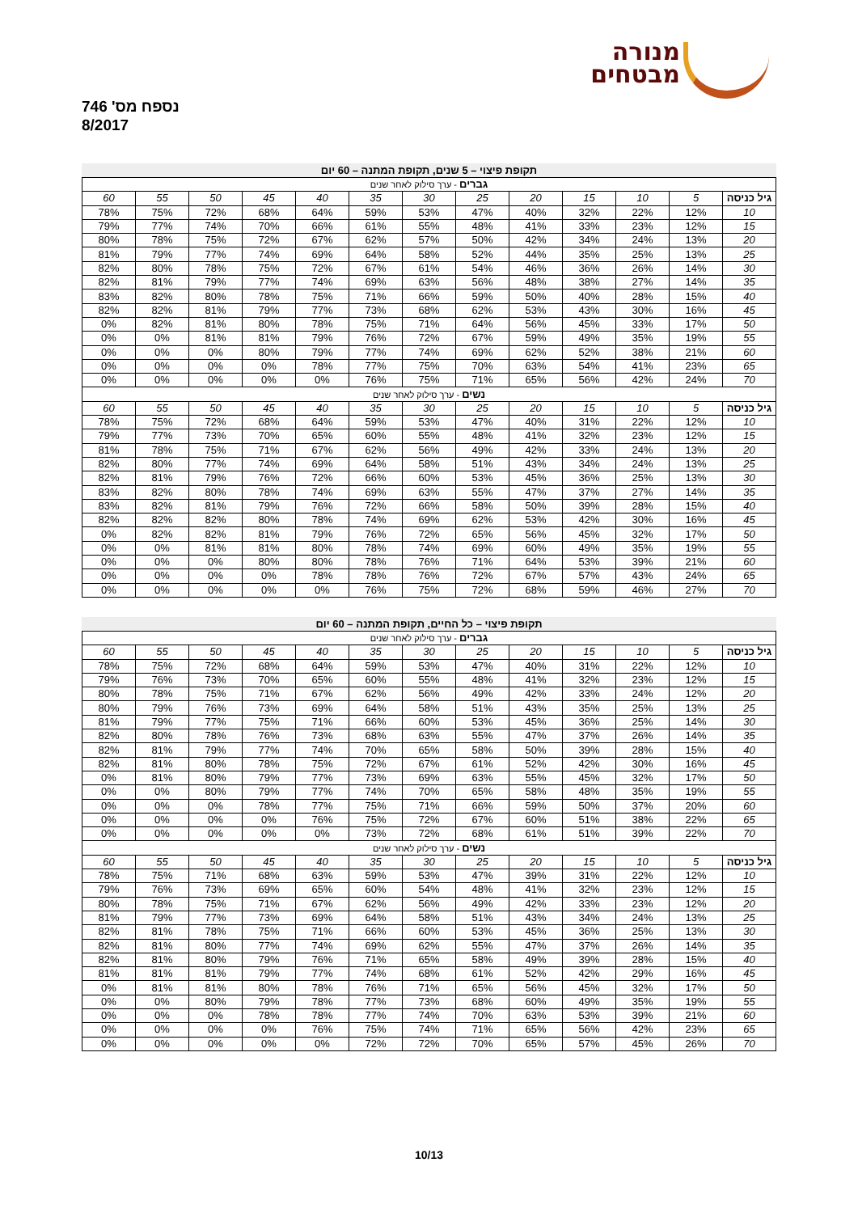מנורה
מבטחים
נספח מס' 746
8/2017
תקופת פיצוי – 5 שנים, תקופת המתנה – 60 יום
| גברים - ערך סילוק לאחר שנים | | | | | | | | | | | | |
| גיל כניסה | 5 | 10 | 15 | 20 | 25 | 30 | 35 | 40 | 45 | 50 | 55 | 60 |
| 10 | 12% | 22% | 32% | 40% | 47% | 53% | 59% | 64% | 68% | 72% | 75% | 78% |
| 15 | 12% | 23% | 33% | 41% | 48% | 55% | 61% | 66% | 70% | 74% | 77% | 79% |
| 20 | 13% | 24% | 34% | 42% | 50% | 57% | 62% | 67% | 72% | 75% | 78% | 80% |
| 25 | 13% | 25% | 35% | 44% | 52% | 58% | 64% | 69% | 74% | 77% | 79% | 81% |
| 30 | 14% | 26% | 36% | 46% | 54% | 61% | 67% | 72% | 75% | 78% | 80% | 82% |
| 35 | 14% | 27% | 38% | 48% | 56% | 63% | 69% | 74% | 77% | 79% | 81% | 82% |
| 40 | 15% | 28% | 40% | 50% | 59% | 66% | 71% | 75% | 78% | 80% | 82% | 83% |
| 45 | 16% | 30% | 43% | 53% | 62% | 68% | 73% | 77% | 79% | 81% | 82% | 82% |
| 50 | 17% | 33% | 45% | 56% | 64% | 71% | 75% | 78% | 80% | 81% | 82% | 0% |
| 55 | 19% | 35% | 49% | 59% | 67% | 72% | 76% | 79% | 81% | 81% | 0% | 0% |
| 60 | 21% | 38% | 52% | 62% | 69% | 74% | 77% | 79% | 80% | 0% | 0% | 0% |
| 65 | 23% | 41% | 54% | 63% | 70% | 75% | 77% | 78% | 0% | 0% | 0% | 0% |
| 70 | 24% | 42% | 56% | 65% | 71% | 75% | 76% | 0% | 0% | 0% | 0% | 0% |
| נשים - ערך סילוק לאחר שנים | | | | | | | | | | | | |
| גיל כניסה | 5 | 10 | 15 | 20 | 25 | 30 | 35 | 40 | 45 | 50 | 55 | 60 |
| 10 | 12% | 22% | 31% | 40% | 47% | 53% | 59% | 64% | 68% | 72% | 75% | 78% |
| 15 | 12% | 23% | 32% | 41% | 48% | 55% | 60% | 65% | 70% | 73% | 77% | 79% |
| 20 | 13% | 24% | 33% | 42% | 49% | 56% | 62% | 67% | 71% | 75% | 78% | 81% |
| 25 | 13% | 24% | 34% | 43% | 51% | 58% | 64% | 69% | 74% | 77% | 80% | 82% |
| 30 | 13% | 25% | 36% | 45% | 53% | 60% | 66% | 72% | 76% | 79% | 81% | 82% |
| 35 | 14% | 27% | 37% | 47% | 55% | 63% | 69% | 74% | 78% | 80% | 82% | 83% |
| 40 | 15% | 28% | 39% | 50% | 58% | 66% | 72% | 76% | 79% | 81% | 82% | 83% |
| 45 | 16% | 30% | 42% | 53% | 62% | 69% | 74% | 78% | 80% | 82% | 82% | 82% |
| 50 | 17% | 32% | 45% | 56% | 65% | 72% | 76% | 79% | 81% | 82% | 82% | 0% |
| 55 | 19% | 35% | 49% | 60% | 69% | 74% | 78% | 80% | 81% | 81% | 0% | 0% |
| 60 | 21% | 39% | 53% | 64% | 71% | 76% | 78% | 80% | 80% | 0% | 0% | 0% |
| 65 | 24% | 43% | 57% | 67% | 72% | 76% | 78% | 78% | 0% | 0% | 0% | 0% |
| 70 | 27% | 46% | 59% | 68% | 72% | 75% | 76% | 0% | 0% | 0% | 0% | 0% |
תקופת פיצוי – כל החיים, תקופת המתנה – 60 יום
| גברים - ערך סילוק לאחר שנים | | | | | | | | | | | | |
| גיל כניסה | 5 | 10 | 15 | 20 | 25 | 30 | 35 | 40 | 45 | 50 | 55 | 60 |
| 10 | 12% | 22% | 31% | 40% | 47% | 53% | 59% | 64% | 68% | 72% | 75% | 78% |
| 15 | 12% | 23% | 32% | 41% | 48% | 55% | 60% | 65% | 70% | 73% | 76% | 79% |
| 20 | 12% | 24% | 33% | 42% | 49% | 56% | 62% | 67% | 71% | 75% | 78% | 80% |
| 25 | 13% | 25% | 35% | 43% | 51% | 58% | 64% | 69% | 73% | 76% | 79% | 80% |
| 30 | 14% | 25% | 36% | 45% | 53% | 60% | 66% | 71% | 75% | 77% | 79% | 81% |
| 35 | 14% | 26% | 37% | 47% | 55% | 63% | 68% | 73% | 76% | 78% | 80% | 82% |
| 40 | 15% | 28% | 39% | 50% | 58% | 65% | 70% | 74% | 77% | 79% | 81% | 82% |
| 45 | 16% | 30% | 42% | 52% | 61% | 67% | 72% | 75% | 78% | 80% | 81% | 82% |
| 50 | 17% | 32% | 45% | 55% | 63% | 69% | 73% | 77% | 79% | 80% | 81% | 0% |
| 55 | 19% | 35% | 48% | 58% | 65% | 70% | 74% | 77% | 79% | 80% | 0% | 0% |
| 60 | 20% | 37% | 50% | 59% | 66% | 71% | 75% | 77% | 78% | 0% | 0% | 0% |
| 65 | 22% | 38% | 51% | 60% | 67% | 72% | 75% | 76% | 0% | 0% | 0% | 0% |
| 70 | 22% | 39% | 51% | 61% | 68% | 72% | 73% | 0% | 0% | 0% | 0% | 0% |
| נשים - ערך סילוק לאחר שנים | | | | | | | | | | | | |
| גיל כניסה | 5 | 10 | 15 | 20 | 25 | 30 | 35 | 40 | 45 | 50 | 55 | 60 |
| 10 | 12% | 22% | 31% | 39% | 47% | 53% | 59% | 63% | 68% | 71% | 75% | 78% |
| 15 | 12% | 23% | 32% | 41% | 48% | 54% | 60% | 65% | 69% | 73% | 76% | 79% |
| 20 | 12% | 23% | 33% | 42% | 49% | 56% | 62% | 67% | 71% | 75% | 78% | 80% |
| 25 | 13% | 24% | 34% | 43% | 51% | 58% | 64% | 69% | 73% | 77% | 79% | 81% |
| 30 | 13% | 25% | 36% | 45% | 53% | 60% | 66% | 71% | 75% | 78% | 81% | 82% |
| 35 | 14% | 26% | 37% | 47% | 55% | 62% | 69% | 74% | 77% | 80% | 81% | 82% |
| 40 | 15% | 28% | 39% | 49% | 58% | 65% | 71% | 76% | 79% | 80% | 81% | 82% |
| 45 | 16% | 29% | 42% | 52% | 61% | 68% | 74% | 77% | 79% | 81% | 81% | 81% |
| 50 | 17% | 32% | 45% | 56% | 65% | 71% | 76% | 78% | 80% | 81% | 81% | 0% |
| 55 | 19% | 35% | 49% | 60% | 68% | 73% | 77% | 78% | 79% | 80% | 0% | 0% |
| 60 | 21% | 39% | 53% | 63% | 70% | 74% | 77% | 78% | 78% | 0% | 0% | 0% |
| 65 | 23% | 42% | 56% | 65% | 71% | 74% | 75% | 76% | 0% | 0% | 0% | 0% |
| 70 | 26% | 45% | 57% | 65% | 70% | 72% | 72% | 0% | 0% | 0% | 0% | 0% |
10/13